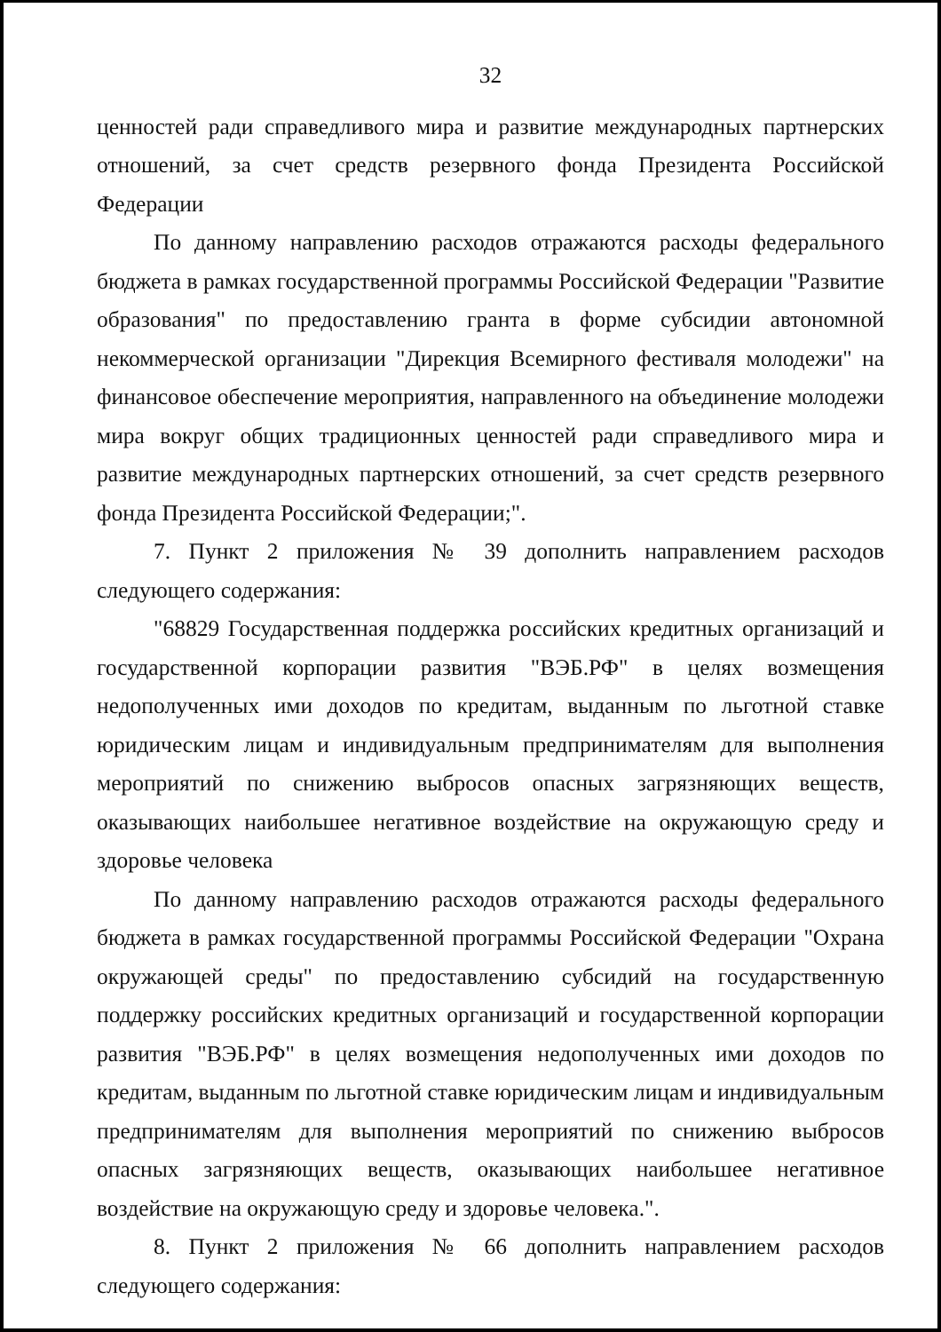32
ценностей ради справедливого мира и развитие международных партнерских отношений, за счет средств резервного фонда Президента Российской Федерации
По данному направлению расходов отражаются расходы федерального бюджета в рамках государственной программы Российской Федерации "Развитие образования" по предоставлению гранта в форме субсидии автономной некоммерческой организации "Дирекция Всемирного фестиваля молодежи" на финансовое обеспечение мероприятия, направленного на объединение молодежи мира вокруг общих традиционных ценностей ради справедливого мира и развитие международных партнерских отношений, за счет средств резервного фонда Президента Российской Федерации;".
7. Пункт 2 приложения № 39 дополнить направлением расходов следующего содержания:
"68829 Государственная поддержка российских кредитных организаций и государственной корпорации развития "ВЭБ.РФ" в целях возмещения недополученных ими доходов по кредитам, выданным по льготной ставке юридическим лицам и индивидуальным предпринимателям для выполнения мероприятий по снижению выбросов опасных загрязняющих веществ, оказывающих наибольшее негативное воздействие на окружающую среду и здоровье человека
По данному направлению расходов отражаются расходы федерального бюджета в рамках государственной программы Российской Федерации "Охрана окружающей среды" по предоставлению субсидий на государственную поддержку российских кредитных организаций и государственной корпорации развития "ВЭБ.РФ" в целях возмещения недополученных ими доходов по кредитам, выданным по льготной ставке юридическим лицам и индивидуальным предпринимателям для выполнения мероприятий по снижению выбросов опасных загрязняющих веществ, оказывающих наибольшее негативное воздействие на окружающую среду и здоровье человека.".
8. Пункт 2 приложения № 66 дополнить направлением расходов следующего содержания: